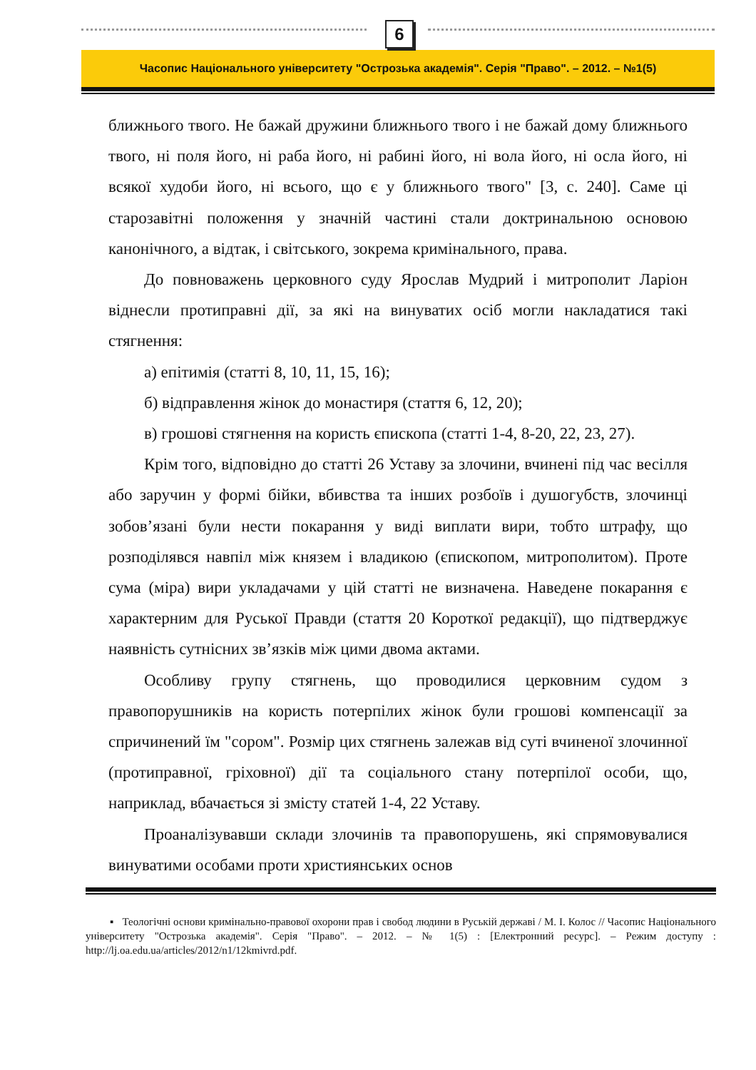6
Часопис Національного університету "Острозька академія". Серія "Право". – 2012. – №1(5)
ближнього твого. Не бажай дружини ближнього твого і не бажай дому ближнього твого, ні поля його, ні раба його, ні рабині його, ні вола його, ні осла його, ні всякої худоби його, ні всього, що є у ближнього твого" [3, с. 240]. Саме ці старозавітні положення у значній частині стали доктринальною основою канонічного, а відтак, і світського, зокрема кримінального, права.
До повноважень церковного суду Ярослав Мудрий і митрополит Ларіон віднесли протиправні дії, за які на винуватих осіб могли накладатися такі стягнення:
а) епітимія (статті 8, 10, 11, 15, 16);
б) відправлення жінок до монастиря (стаття 6, 12, 20);
в) грошові стягнення на користь єпископа (статті 1-4, 8-20, 22, 23, 27).
Крім того, відповідно до статті 26 Уставу за злочини, вчинені під час весілля або заручин у формі бійки, вбивства та інших розбоїв і душогубств, злочинці зобов’язані були нести покарання у виді виплати вири, тобто штрафу, що розподілявся навпіл між князем і владикою (єпископом, митрополитом). Проте сума (міра) вири укладачами у цій статті не визначена. Наведене покарання є характерним для Руської Правди (стаття 20 Короткої редакції), що підтверджує наявність сутнісних зв’язків між цими двома актами.
Особливу групу стягнень, що проводилися церковним судом з правопорушників на користь потерпілих жінок були грошові компенсації за спричинений їм "сором". Розмір цих стягнень залежав від суті вчиненої злочинної (протиправної, гріховної) дії та соціального стану потерпілої особи, що, наприклад, вбачається зі змісту статей 1-4, 22 Уставу.
Проаналізувавши склади злочинів та правопорушень, які спрямовувалися винуватими особами проти християнських основ
▪ Теологічні основи кримінально-правової охорони прав і свобод людини в Руській державі / М. І. Колос // Часопис Національного університету "Острозька академія". Серія "Право". – 2012. – № 1(5) : [Електронний ресурс]. – Режим доступу : http://lj.oa.edu.ua/articles/2012/n1/12kmivrd.pdf.